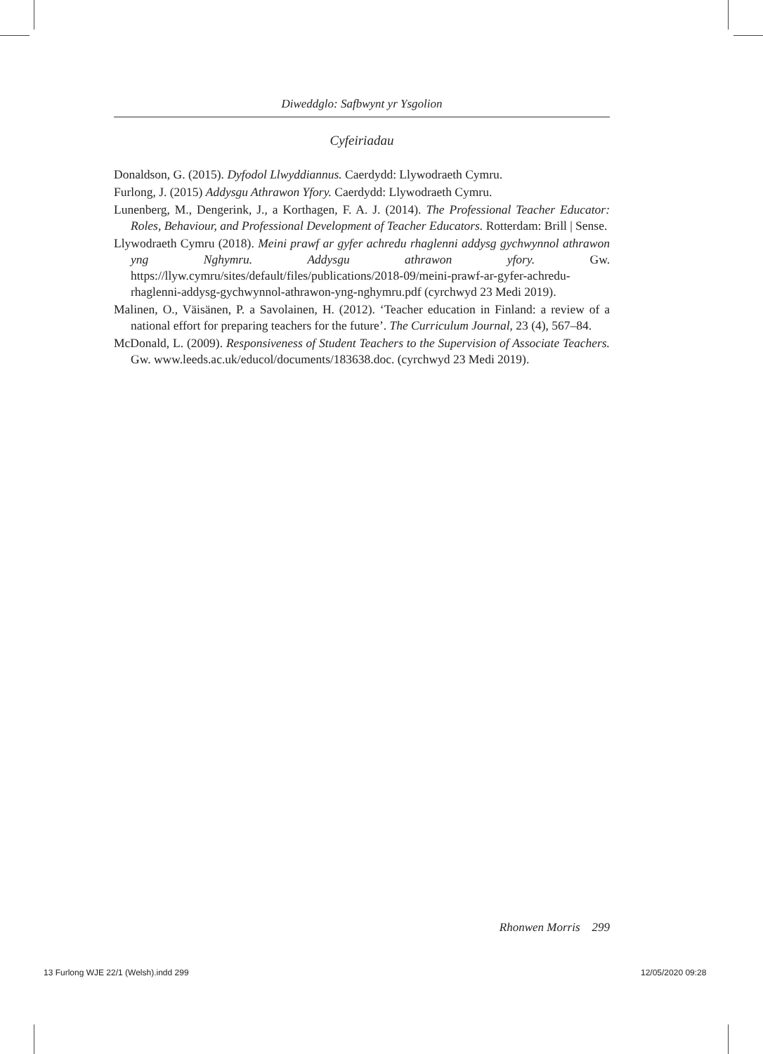Diweddglo: Safbwynt yr Ysgolion
Cyfeiriadau
Donaldson, G. (2015). Dyfodol Llwyddiannus. Caerdydd: Llywodraeth Cymru.
Furlong, J. (2015) Addysgu Athrawon Yfory. Caerdydd: Llywodraeth Cymru.
Lunenberg, M., Dengerink, J., a Korthagen, F. A. J. (2014). The Professional Teacher Educator: Roles, Behaviour, and Professional Development of Teacher Educators. Rotterdam: Brill | Sense.
Llywodraeth Cymru (2018). Meini prawf ar gyfer achredu rhaglenni addysg gychwynnol athrawon yng Nghymru. Addysgu athrawon yfory. Gw. https://llyw.cymru/sites/default/files/publications/2018-09/meini-prawf-ar-gyfer-achredu-rhaglenni-addysg-gychwynnol-athrawon-yng-nghymru.pdf (cyrchwyd 23 Medi 2019).
Malinen, O., Väisänen, P. a Savolainen, H. (2012). ‘Teacher education in Finland: a review of a national effort for preparing teachers for the future’. The Curriculum Journal, 23 (4), 567–84.
McDonald, L. (2009). Responsiveness of Student Teachers to the Supervision of Associate Teachers. Gw. www.leeds.ac.uk/educol/documents/183638.doc. (cyrchwyd 23 Medi 2019).
Rhonwen Morris 299
13 Furlong WJE 22/1 (Welsh).indd 299
12/05/2020 09:28